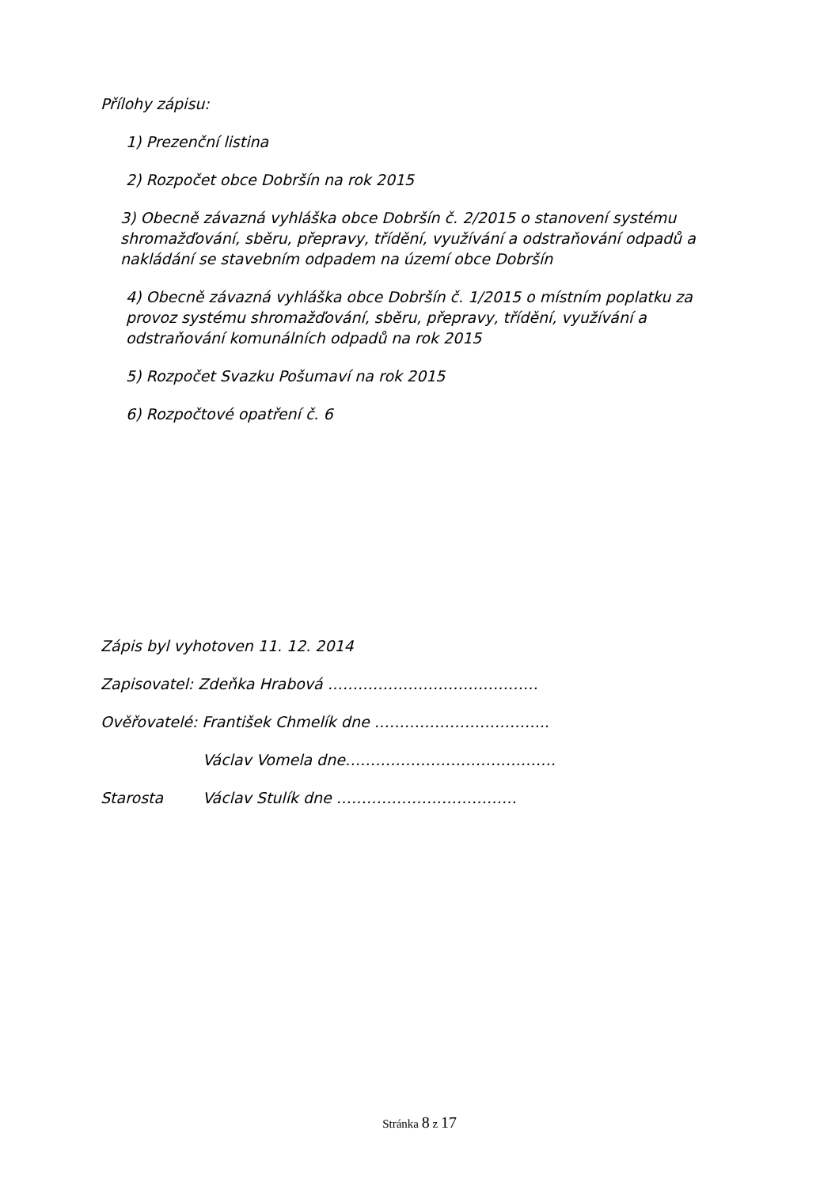Přílohy zápisu:
1) Prezenční listina
2) Rozpočet obce Dobršín na rok 2015
3) Obecně závazná vyhláška obce Dobršín č. 2/2015 o stanovení systému shromažďování, sběru, přepravy, třídění, využívání a odstraňování odpadů a nakládání se stavebním odpadem na území obce Dobršín
4) Obecně závazná vyhláška obce Dobršín č. 1/2015 o místním poplatku za provoz systému shromažďování, sběru, přepravy, třídění, využívání a odstraňování komunálních odpadů na rok 2015
5) Rozpočet Svazku Pošumaví na rok 2015
6) Rozpočtové opatření č. 6
Zápis byl vyhotoven 11. 12. 2014
Zapisovatel: Zdeňka Hrabová ……………………………………
Ověřovatelé: František Chmelík dne ……………………………..
Václav Vomela dne……………………………………
Starosta Václav Stulík dne ………………………………
Stránka 8 z 17